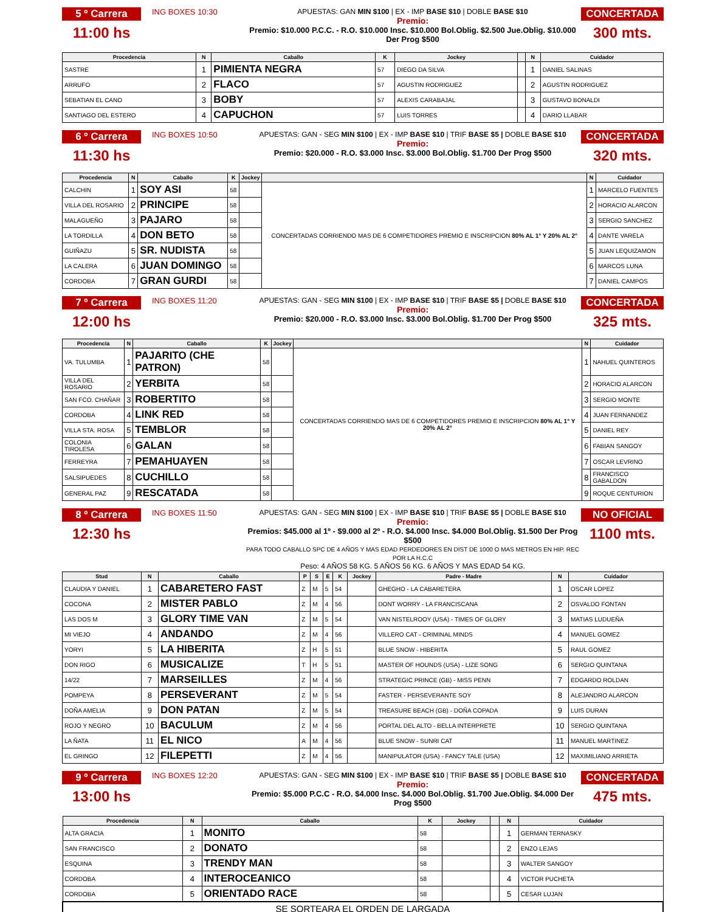5 º Carrera
11:00 hs
ING BOXES 10:30
APUESTAS: GAN MIN $100 | EX - IMP BASE $10 | DOBLE BASE $10
Premio:
Premio: $10.000 P.C.C. - R.O. $10.000 Insc. $10.000 Bol.Oblig. $2.500 Jue.Oblig. $10.000 Der Prog $500
CONCERTADA
300 mts.
| Procedencia | N | Caballo | K | Jockey | | N | Cuidador |
| --- | --- | --- | --- | --- | --- | --- | --- |
| SASTRE | 1 | PIMIENTA NEGRA | 57 | DIEGO DA SILVA | | 1 | DANIEL SALINAS |
| ARRUFO | 2 | FLACO | 57 | AGUSTIN RODRIGUEZ | | 2 | AGUSTIN RODRIGUEZ |
| SEBATIAN EL CANO | 3 | BOBY | 57 | ALEXIS CARABAJAL | | 3 | GUSTAVO BONALDI |
| SANTIAGO DEL ESTERO | 4 | CAPUCHON | 57 | LUIS TORRES | | 4 | DARIO LLABAR |
6 º Carrera
11:30 hs
ING BOXES 10:50
APUESTAS: GAN - SEG MIN $100 | EX - IMP BASE $10 | TRIF BASE $5 | DOBLE BASE $10
Premio:
Premio: $20.000 - R.O. $3.000 Insc. $3.000 Bol.Oblig. $1.700 Der Prog $500
CONCERTADA
320 mts.
| Procedencia | N | Caballo | K | Jockey | | N | Cuidador |
| --- | --- | --- | --- | --- | --- | --- | --- |
| CALCHIN | 1 | SOY ASI | 58 | | CONCERTADAS CORRIENDO MAS DE 6 COMPETIDORES PREMIO E INSCRIPCION 80% AL 1° Y 20% AL 2° | 1 | MARCELO FUENTES |
| VILLA DEL ROSARIO | 2 | PRINCIPE | 58 | | | 2 | HORACIO ALARCON |
| MALAGUEÑO | 3 | PAJARO | 58 | | | 3 | SERGIO SANCHEZ |
| LA TORDILLA | 4 | DON BETO | 58 | | | 4 | DANTE VARELA |
| GUIÑAZU | 5 | SR. NUDISTA | 58 | | | 5 | JUAN LEQUIZAMON |
| LA CALERA | 6 | JUAN DOMINGO | 58 | | | 6 | MARCOS LUNA |
| CORDOBA | 7 | GRAN GURDI | 58 | | | 7 | DANIEL CAMPOS |
7 º Carrera
12:00 hs
ING BOXES 11:20
APUESTAS: GAN - SEG MIN $100 | EX - IMP BASE $10 | TRIF BASE $5 | DOBLE BASE $10
Premio:
Premio: $20.000 - R.O. $3.000 Insc. $3.000 Bol.Oblig. $1.700 Der Prog $500
CONCERTADA
325 mts.
| Procedencia | N | Caballo | K | Jockey | | N | Cuidador |
| --- | --- | --- | --- | --- | --- | --- | --- |
| VA. TULUMBA | 1 | PAJARITO (CHE PATRON) | 58 | | CONCERTADAS CORRIENDO MAS DE 6 COMPETIDORES PREMIO E INSCRIPCION 80% AL 1° Y 20% AL 2° | 1 | NAHUEL QUINTEROS |
| VILLA DEL ROSARIO | 2 | YERBITA | 58 | | | 2 | HORACIO ALARCON |
| SAN FCO. CHAÑAR | 3 | ROBERTITO | 58 | | | 3 | SERGIO MONTE |
| CORDOBA | 4 | LINK RED | 58 | | | 4 | JUAN FERNANDEZ |
| VILLA STA. ROSA | 5 | TEMBLOR | 58 | | | 5 | DANIEL REY |
| COLONIA TIROLESA | 6 | GALAN | 58 | | | 6 | FABIAN SANGOY |
| FERREYRA | 7 | PEMAHUAYEN | 58 | | | 7 | OSCAR LEVRINO |
| SALSIPUEDES | 8 | CUCHILLO | 58 | | | 8 | FRANCISCO GABALDON |
| GENERAL PAZ | 9 | RESCATADA | 58 | | | 9 | ROQUE CENTURION |
8 º Carrera
12:30 hs
ING BOXES 11:50
APUESTAS: GAN - SEG MIN $100 | EX - IMP BASE $10 | TRIF BASE $5 | DOBLE BASE $10
Premio:
Premios: $45.000 al 1º - $9.000 al 2º - R.O. $4.000 Insc. $4.000 Bol.Oblig. $1.500 Der Prog $500
PARA TODO CABALLO SPC DE 4 AÑOS Y MAS EDAD PERDEDORES EN DIST DE 1000 O MAS METROS EN HIP. REC POR LA H.C.C
Peso: 4 AÑOS 58 KG. 5 AÑOS 56 KG. 6 AÑOS Y MAS EDAD 54 KG.
NO OFICIAL
1100 mts.
| Stud | N | Caballo | P | S | E | K | Jockey | Padre - Madre | N | Cuidador |
| --- | --- | --- | --- | --- | --- | --- | --- | --- | --- | --- |
| CLAUDIA Y DANIEL | 1 | CABARETERO FAST | Z | M | 5 | 54 | | GHEGHO - LA CABARETERA | 1 | OSCAR LOPEZ |
| COCONA | 2 | MISTER PABLO | Z | M | 4 | 56 | | DONT WORRY - LA FRANCISCANA | 2 | OSVALDO FONTAN |
| LAS DOS M | 3 | GLORY TIME VAN | Z | M | 5 | 54 | | VAN NISTELROOY (USA) - TIMES OF GLORY | 3 | MATIAS LUDUEÑA |
| MI VIEJO | 4 | ANDANDO | Z | M | 4 | 56 | | VILLERO CAT - CRIMINAL MINDS | 4 | MANUEL GOMEZ |
| YORYI | 5 | LA HIBERITA | Z | H | 5 | 51 | | BLUE SNOW - HIBERITA | 5 | RAUL GOMEZ |
| DON RIGO | 6 | MUSICALIZE | T | H | 5 | 51 | | MASTER OF HOUNDS (USA) - LIZE SONG | 6 | SERGIO QUINTANA |
| 14/22 | 7 | MARSEILLES | Z | M | 4 | 56 | | STRATEGIC PRINCE (GB) - MISS PENN | 7 | EDGARDO ROLDAN |
| POMPEYA | 8 | PERSEVERANT | Z | M | 5 | 54 | | FASTER - PERSEVERANTE SOY | 8 | ALEJANDRO ALARCON |
| DOÑA AMELIA | 9 | DON PATAN | Z | M | 5 | 54 | | TREASURE BEACH (GB) - DOÑA COPADA | 9 | LUIS DURAN |
| ROJO Y NEGRO | 10 | BACULUM | Z | M | 4 | 56 | | PORTAL DEL ALTO - BELLA INTERPRETE | 10 | SERGIO QUINTANA |
| LA ÑATA | 11 | EL NICO | A | M | 4 | 56 | | BLUE SNOW - SUNRI CAT | 11 | MANUEL MARTINEZ |
| EL GRINGO | 12 | FILEPETTI | Z | M | 4 | 56 | | MANIPULATOR (USA) - FANCY TALE (USA) | 12 | MAXIMILIANO ARRIETA |
9 º Carrera
13:00 hs
ING BOXES 12:20
APUESTAS: GAN - SEG MIN $100 | EX - IMP BASE $10 | TRIF BASE $5 | DOBLE BASE $10
Premio:
Premio: $5.000 P.C.C - R.O. $4.000 Insc. $4.000 Bol.Oblig. $1.700 Jue.Oblig. $4.000 Der Prog $500
CONCERTADA
475 mts.
| Procedencia | N | Caballo | K | Jockey | | N | Cuidador |
| --- | --- | --- | --- | --- | --- | --- | --- |
| ALTA GRACIA | 1 | MONITO | 58 | | | 1 | GERMAN TERNASKY |
| SAN FRANCISCO | 2 | DONATO | 58 | | | 2 | ENZO LEJAS |
| ESQUINA | 3 | TRENDY MAN | 58 | | | 3 | WALTER SANGOY |
| CORDOBA | 4 | INTEROCEANICO | 58 | | | 4 | VICTOR PUCHETA |
| CORDOBA | 5 | ORIENTADO RACE | 58 | | | 5 | CESAR LUJAN |
| SE SORTEARA EL ORDEN DE LARGADA | | | | | | | |